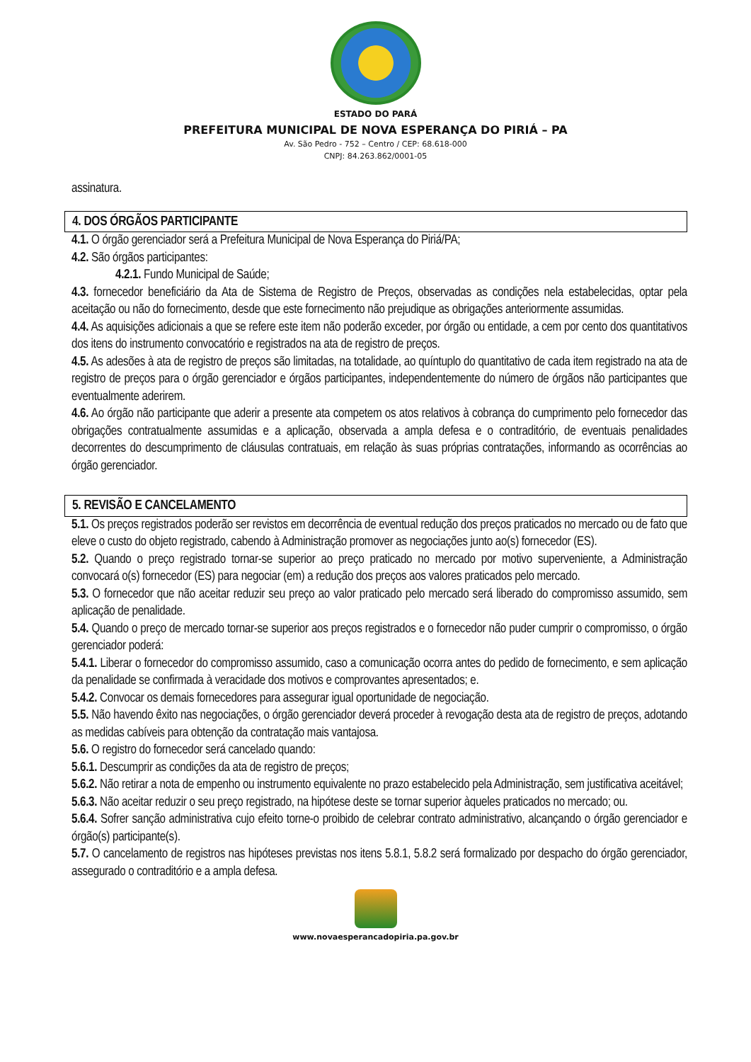ESTADO DO PARÁ
PREFEITURA MUNICIPAL DE NOVA ESPERANÇA DO PIRIÁ – PA
Av. São Pedro - 752 – Centro / CEP: 68.618-000
CNPJ: 84.263.862/0001-05
assinatura.
4. DOS ÓRGÃOS PARTICIPANTE
4.1. O órgão gerenciador será a Prefeitura Municipal de Nova Esperança do Piriá/PA;
4.2. São órgãos participantes:
4.2.1. Fundo Municipal de Saúde;
4.3. fornecedor beneficiário da Ata de Sistema de Registro de Preços, observadas as condições nela estabelecidas, optar pela aceitação ou não do fornecimento, desde que este fornecimento não prejudique as obrigações anteriormente assumidas.
4.4. As aquisições adicionais a que se refere este item não poderão exceder, por órgão ou entidade, a cem por cento dos quantitativos dos itens do instrumento convocatório e registrados na ata de registro de preços.
4.5. As adesões à ata de registro de preços são limitadas, na totalidade, ao quíntuplo do quantitativo de cada item registrado na ata de registro de preços para o órgão gerenciador e órgãos participantes, independentemente do número de órgãos não participantes que eventualmente aderirem.
4.6. Ao órgão não participante que aderir a presente ata competem os atos relativos à cobrança do cumprimento pelo fornecedor das obrigações contratualmente assumidas e a aplicação, observada a ampla defesa e o contraditório, de eventuais penalidades decorrentes do descumprimento de cláusulas contratuais, em relação às suas próprias contratações, informando as ocorrências ao órgão gerenciador.
5. REVISÃO E CANCELAMENTO
5.1. Os preços registrados poderão ser revistos em decorrência de eventual redução dos preços praticados no mercado ou de fato que eleve o custo do objeto registrado, cabendo à Administração promover as negociações junto ao(s) fornecedor (ES).
5.2. Quando o preço registrado tornar-se superior ao preço praticado no mercado por motivo superveniente, a Administração convocará o(s) fornecedor (ES) para negociar (em) a redução dos preços aos valores praticados pelo mercado.
5.3. O fornecedor que não aceitar reduzir seu preço ao valor praticado pelo mercado será liberado do compromisso assumido, sem aplicação de penalidade.
5.4. Quando o preço de mercado tornar-se superior aos preços registrados e o fornecedor não puder cumprir o compromisso, o órgão gerenciador poderá:
5.4.1. Liberar o fornecedor do compromisso assumido, caso a comunicação ocorra antes do pedido de fornecimento, e sem aplicação da penalidade se confirmada à veracidade dos motivos e comprovantes apresentados; e.
5.4.2. Convocar os demais fornecedores para assegurar igual oportunidade de negociação.
5.5. Não havendo êxito nas negociações, o órgão gerenciador deverá proceder à revogação desta ata de registro de preços, adotando as medidas cabíveis para obtenção da contratação mais vantajosa.
5.6. O registro do fornecedor será cancelado quando:
5.6.1. Descumprir as condições da ata de registro de preços;
5.6.2. Não retirar a nota de empenho ou instrumento equivalente no prazo estabelecido pela Administração, sem justificativa aceitável;
5.6.3. Não aceitar reduzir o seu preço registrado, na hipótese deste se tornar superior àqueles praticados no mercado; ou.
5.6.4. Sofrer sanção administrativa cujo efeito torne-o proibido de celebrar contrato administrativo, alcançando o órgão gerenciador e órgão(s) participante(s).
5.7. O cancelamento de registros nas hipóteses previstas nos itens 5.8.1, 5.8.2 será formalizado por despacho do órgão gerenciador, assegurado o contraditório e a ampla defesa.
www.novaesperancadopiria.pa.gov.br